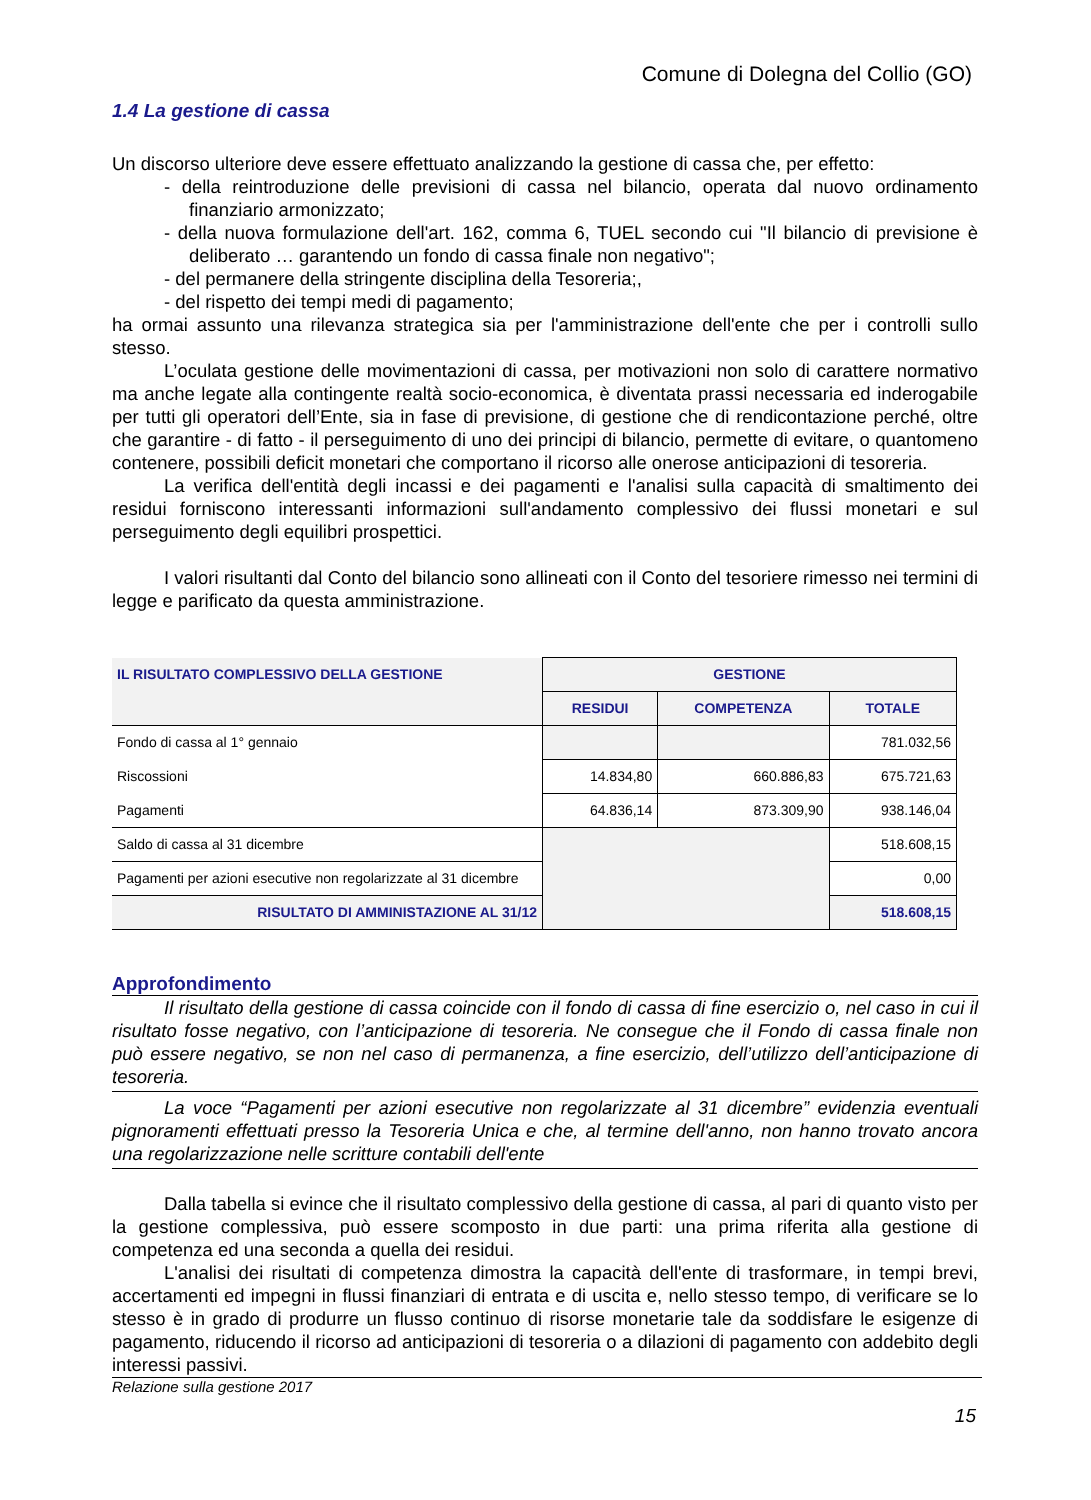Comune di Dolegna del Collio (GO)
1.4 La gestione di cassa
Un discorso ulteriore deve essere effettuato analizzando la gestione di cassa che, per effetto:
- della reintroduzione delle previsioni di cassa nel bilancio, operata dal nuovo ordinamento finanziario armonizzato;
- della nuova formulazione dell'art. 162, comma 6, TUEL secondo cui "Il bilancio di previsione è deliberato … garantendo un fondo di cassa finale non negativo";
- del permanere della stringente disciplina della Tesoreria;,
- del rispetto dei tempi medi di pagamento;
ha ormai assunto una rilevanza strategica sia per l'amministrazione dell'ente che per i controlli sullo stesso.
L’oculata gestione delle movimentazioni di cassa, per motivazioni non solo di carattere normativo ma anche legate alla contingente realtà socio-economica, è diventata prassi necessaria ed inderogabile per tutti gli operatori dell’Ente, sia in fase di previsione, di gestione che di rendicontazione perché, oltre che garantire - di fatto - il perseguimento di uno dei principi di bilancio, permette di evitare, o quantomeno contenere, possibili deficit monetari che comportano il ricorso alle onerose anticipazioni di tesoreria.
La verifica dell'entità degli incassi e dei pagamenti e l'analisi sulla capacità di smaltimento dei residui forniscono interessanti informazioni sull'andamento complessivo dei flussi monetari e sul perseguimento degli equilibri prospettici.
I valori risultanti dal Conto del bilancio sono allineati con il Conto del tesoriere rimesso nei termini di legge e parificato da questa amministrazione.
| IL RISULTATO COMPLESSIVO DELLA GESTIONE | GESTIONE | | |
| --- | --- | --- | --- |
| | RESIDUI | COMPETENZA | TOTALE |
| Fondo di cassa al 1° gennaio | | | 781.032,56 |
| Riscossioni | 14.834,80 | 660.886,83 | 675.721,63 |
| Pagamenti | 64.836,14 | 873.309,90 | 938.146,04 |
| Saldo di cassa al 31 dicembre | | | 518.608,15 |
| Pagamenti per azioni esecutive non regolarizzate al 31 dicembre | | | 0,00 |
| RISULTATO DI AMMINISTAZIONE AL 31/12 | | | 518.608,15 |
Approfondimento
Il risultato della gestione di cassa coincide con il fondo di cassa di fine esercizio o, nel caso in cui il risultato fosse negativo, con l’anticipazione di tesoreria. Ne consegue che il Fondo di cassa finale non può essere negativo, se non nel caso di permanenza, a fine esercizio, dell’utilizzo dell’anticipazione di tesoreria.
La voce “Pagamenti per azioni esecutive non regolarizzate al 31 dicembre” evidenzia eventuali pignoramenti effettuati presso la Tesoreria Unica e che, al termine dell'anno, non hanno trovato ancora una regolarizzazione nelle scritture contabili dell'ente
Dalla tabella si evince che il risultato complessivo della gestione di cassa, al pari di quanto visto per la gestione complessiva, può essere scomposto in due parti: una prima riferita alla gestione di competenza ed una seconda a quella dei residui.
L'analisi dei risultati di competenza dimostra la capacità dell'ente di trasformare, in tempi brevi, accertamenti ed impegni in flussi finanziari di entrata e di uscita e, nello stesso tempo, di verificare se lo stesso è in grado di produrre un flusso continuo di risorse monetarie tale da soddisfare le esigenze di pagamento, riducendo il ricorso ad anticipazioni di tesoreria o a dilazioni di pagamento con addebito degli interessi passivi.
Relazione sulla gestione 2017
15